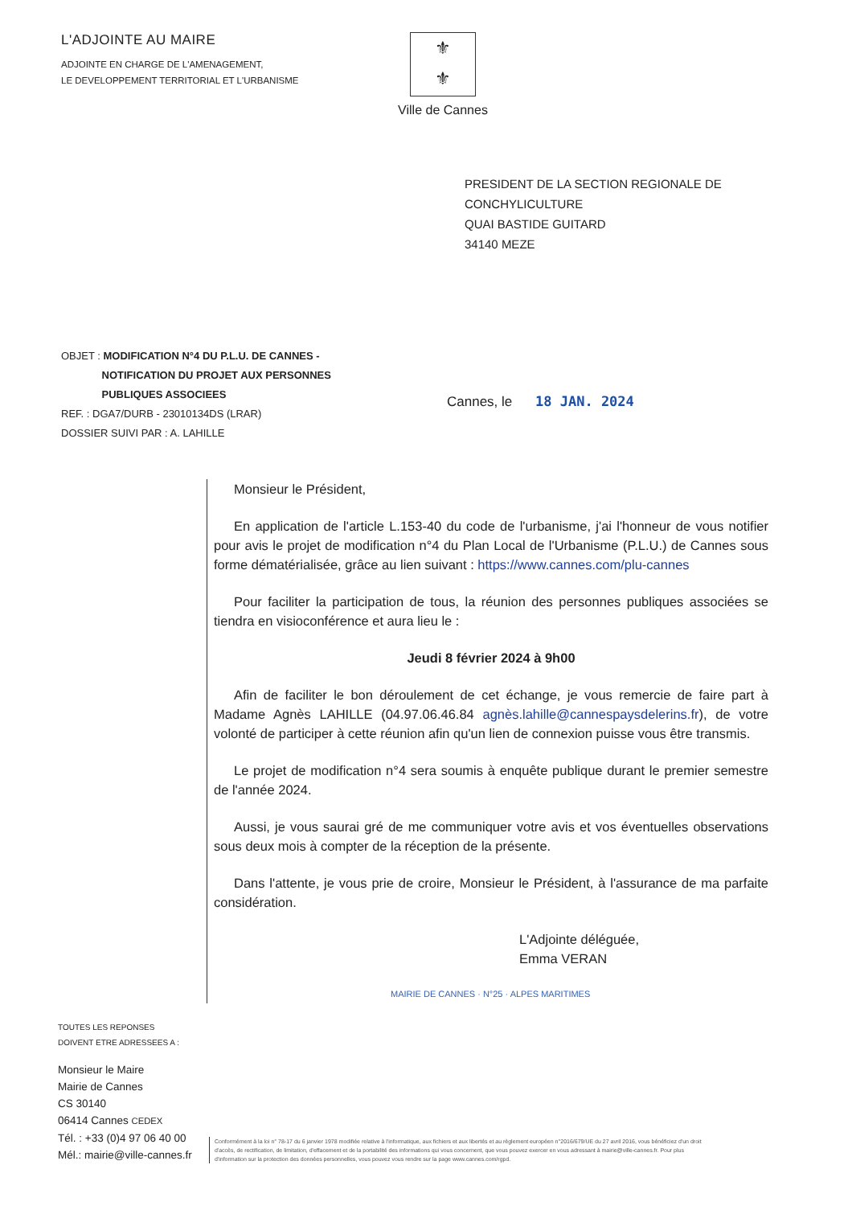L'ADJOINTE AU MAIRE
ADJOINTE EN CHARGE DE L'AMENAGEMENT,
LE DEVELOPPEMENT TERRITORIAL ET L'URBANISME
⚜
⚜
Ville de Cannes
PRESIDENT DE LA SECTION REGIONALE DE
CONCHYLICULTURE
QUAI BASTIDE GUITARD
34140 MEZE
OBJET : MODIFICATION N°4 DU P.L.U. DE CANNES -
NOTIFICATION DU PROJET AUX PERSONNES
PUBLIQUES ASSOCIEES
REF. : DGA7/DURB - 23010134DS (LRAR)
DOSSIER SUIVI PAR : A. LAHILLE
Cannes, le 18 JAN. 2024
Monsieur le Président,
En application de l'article L.153-40 du code de l'urbanisme, j'ai l'honneur de vous notifier pour avis le projet de modification n°4 du Plan Local de l'Urbanisme (P.L.U.) de Cannes sous forme dématérialisée, grâce au lien suivant : https://www.cannes.com/plu-cannes
Pour faciliter la participation de tous, la réunion des personnes publiques associées se tiendra en visioconférence et aura lieu le :
Jeudi 8 février 2024 à 9h00
Afin de faciliter le bon déroulement de cet échange, je vous remercie de faire part à Madame Agnès LAHILLE (04.97.06.46.84 agnès.lahille@cannespaysdelerins.fr), de votre volonté de participer à cette réunion afin qu'un lien de connexion puisse vous être transmis.
Le projet de modification n°4 sera soumis à enquête publique durant le premier semestre de l'année 2024.
Aussi, je vous saurai gré de me communiquer votre avis et vos éventuelles observations sous deux mois à compter de la réception de la présente.
Dans l'attente, je vous prie de croire, Monsieur le Président, à l'assurance de ma parfaite considération.
L'Adjointe déléguée,
Emma VERAN
MAIRIE DE CANNES · N°25 · ALPES MARITIMES
TOUTES LES REPONSES
DOIVENT ETRE ADRESSEES A :
Monsieur le Maire
Mairie de Cannes
CS 30140
06414 Cannes CEDEX
Tél. : +33 (0)4 97 06 40 00
Mél.: mairie@ville-cannes.fr
Conformément à la loi n° 78-17 du 6 janvier 1978 modifiée relative à l'informatique, aux fichiers et aux libertés et au règlement européen n°2016/679/UE du 27 avril 2016, vous bénéficiez d'un droit d'accès, de rectification, de limitation, d'effacement et de la portabilité des informations qui vous concernent, que vous pouvez exercer en vous adressant à mairie@ville-cannes.fr. Pour plus d'information sur la protection des données personnelles, vous pouvez vous rendre sur la page www.cannes.com/rgpd.